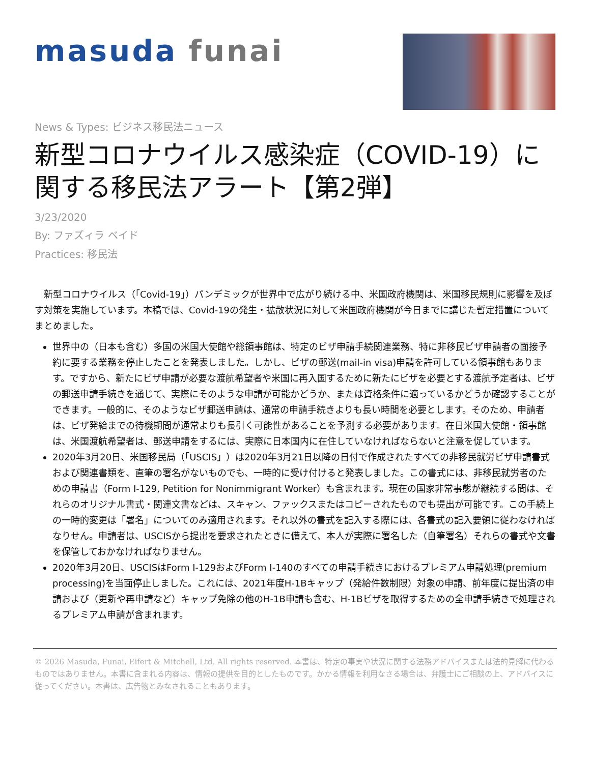masuda funai
News & Types: ビジネス移民法ニュース
新型コロナウイルス感染症（COVID-19）に関する移民法アラート【第2弾】
3/23/2020
By: ファズィラ ベイド
Practices: 移民法
新型コロナウイルス（「Covid-19」）パンデミックが世界中で広がり続ける中、米国政府機関は、米国移民規則に影響を及ぼす対策を実施しています。本稿では、Covid-19の発生・拡散状況に対して米国政府機関が今日までに講じた暫定措置についてまとめました。
世界中の（日本も含む）多国の米国大使館や総領事館は、特定のビザ申請手続関連業務、特に非移民ビザ申請者の面接予約に要する業務を停止したことを発表しました。しかし、ビザの郵送(mail-in visa)申請を許可している領事館もあります。ですから、新たにビザ申請が必要な渡航希望者や米国に再入国するために新たにビザを必要とする渡航予定者は、ビザの郵送申請手続きを通じて、実際にそのような申請が可能かどうか、または資格条件に適っているかどうか確認することができます。一般的に、そのようなビザ郵送申請は、通常の申請手続きよりも長い時間を必要とします。そのため、申請者は、ビザ発給までの待機期間が通常よりも長引く可能性があることを予測する必要があります。在日米国大使館・領事館は、米国渡航希望者は、郵送申請をするには、実際に日本国内に在住していなければならないと注意を促しています。
2020年3月20日、米国移民局（「USCIS」）は2020年3月21日以降の日付で作成されたすべての非移民就労ビザ申請書式および関連書類を、直筆の署名がないものでも、一時的に受け付けると発表しました。この書式には、非移民就労者のための申請書（Form I-129, Petition for Nonimmigrant Worker）も含まれます。現在の国家非常事態が継続する間は、それらのオリジナル書式・関連文書などは、スキャン、ファックスまたはコピーされたものでも提出が可能です。この手続上の一時的変更は「署名」についてのみ適用されます。それ以外の書式を記入する際には、各書式の記入要領に従わなければなりせん。申請者は、USCISから提出を要求されたときに備えて、本人が実際に署名した（自筆署名）それらの書式や文書を保管しておかなければなりません。
2020年3月20日、USCISはForm I-129およびForm I-140のすべての申請手続きにおけるプレミアム申請処理(premium processing)を当面停止しました。これには、2021年度H-1Bキャップ（発給件数制限）対象の申請、前年度に提出済の申請および（更新や再申請など）キャップ免除の他のH-1B申請も含む、H-1Bビザを取得するための全申請手続きで処理されるプレミアム申請が含まれます。
© 2026 Masuda, Funai, Eifert & Mitchell, Ltd. All rights reserved. 本書は、特定の事実や状況に関する法務アドバイスまたは法的見解に代わるものではありません。本書に含まれる内容は、情報の提供を目的としたものです。かかる情報を利用なさる場合は、弁護士にご相談の上、アドバイスに従ってください。本書は、広告物とみなされることもあります。